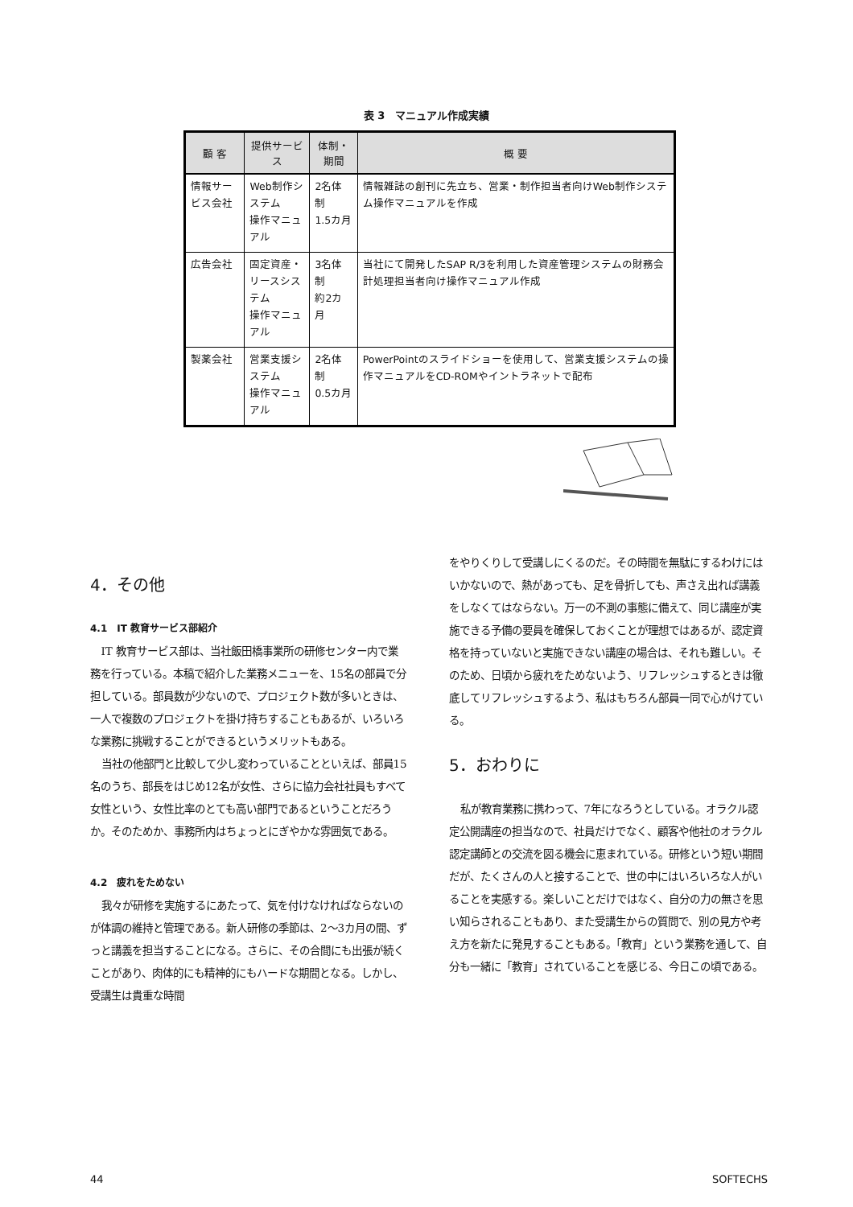表 3　マニュアル作成実績
| 顧 客 | 提供サービス | 体制・期間 | 概 要 |
| --- | --- | --- | --- |
| 情報サービス会社 | Web制作システム 操作マニュアル | 2名体制 1.5カ月 | 情報雑誌の創刊に先立ち、営業・制作担当者向けWeb制作システム操作マニュアルを作成 |
| 広告会社 | 固定資産・ リースシステム 操作マニュアル | 3名体制 約2カ月 | 当社にて開発したSAP R/3を利用した資産管理システムの財務会計処理担当者向け操作マニュアル作成 |
| 製薬会社 | 営業支援システム 操作マニュアル | 2名体制 0.5カ月 | PowerPointのスライドショーを使用して、営業支援システムの操作マニュアルをCD-ROMやイントラネットで配布 |
4．その他
4.1　IT 教育サービス部紹介
IT 教育サービス部は、当社飯田橋事業所の研修センター内で業務を行っている。本稿で紹介した業務メニューを、15名の部員で分担している。部員数が少ないので、プロジェクト数が多いときは、一人で複数のプロジェクトを掛け持ちすることもあるが、いろいろな業務に挑戦することができるというメリットもある。
当社の他部門と比較して少し変わっていることといえば、部員15名のうち、部長をはじめ12名が女性、さらに協力会社社員もすべて女性という、女性比率のとても高い部門であるということだろうか。そのためか、事務所内はちょっとにぎやかな雰囲気である。
4.2　疲れをためない
我々が研修を実施するにあたって、気を付けなければならないのが体調の維持と管理である。新人研修の季節は、2～3カ月の間、ずっと講義を担当することになる。さらに、その合間にも出張が続くことがあり、肉体的にも精神的にもハードな期間となる。しかし、受講生は貴重な時間
をやりくりして受講しにくるのだ。その時間を無駄にするわけにはいかないので、熱があっても、足を骨折しても、声さえ出れば講義をしなくてはならない。万一の不測の事態に備えて、同じ講座が実施できる予備の要員を確保しておくことが理想ではあるが、認定資格を持っていないと実施できない講座の場合は、それも難しい。そのため、日頃から疲れをためないよう、リフレッシュするときは徹底してリフレッシュするよう、私はもちろん部員一同で心がけている。
5．おわりに
私が教育業務に携わって、7年になろうとしている。オラクル認定公開講座の担当なので、社員だけでなく、顧客や他社のオラクル認定講師との交流を図る機会に恵まれている。研修という短い期間だが、たくさんの人と接することで、世の中にはいろいろな人がいることを実感する。楽しいことだけではなく、自分の力の無さを思い知らされることもあり、また受講生からの質問で、別の見方や考え方を新たに発見することもある。「教育」という業務を通して、自分も一緒に「教育」されていることを感じる、今日この頃である。
44 SOFTECHS